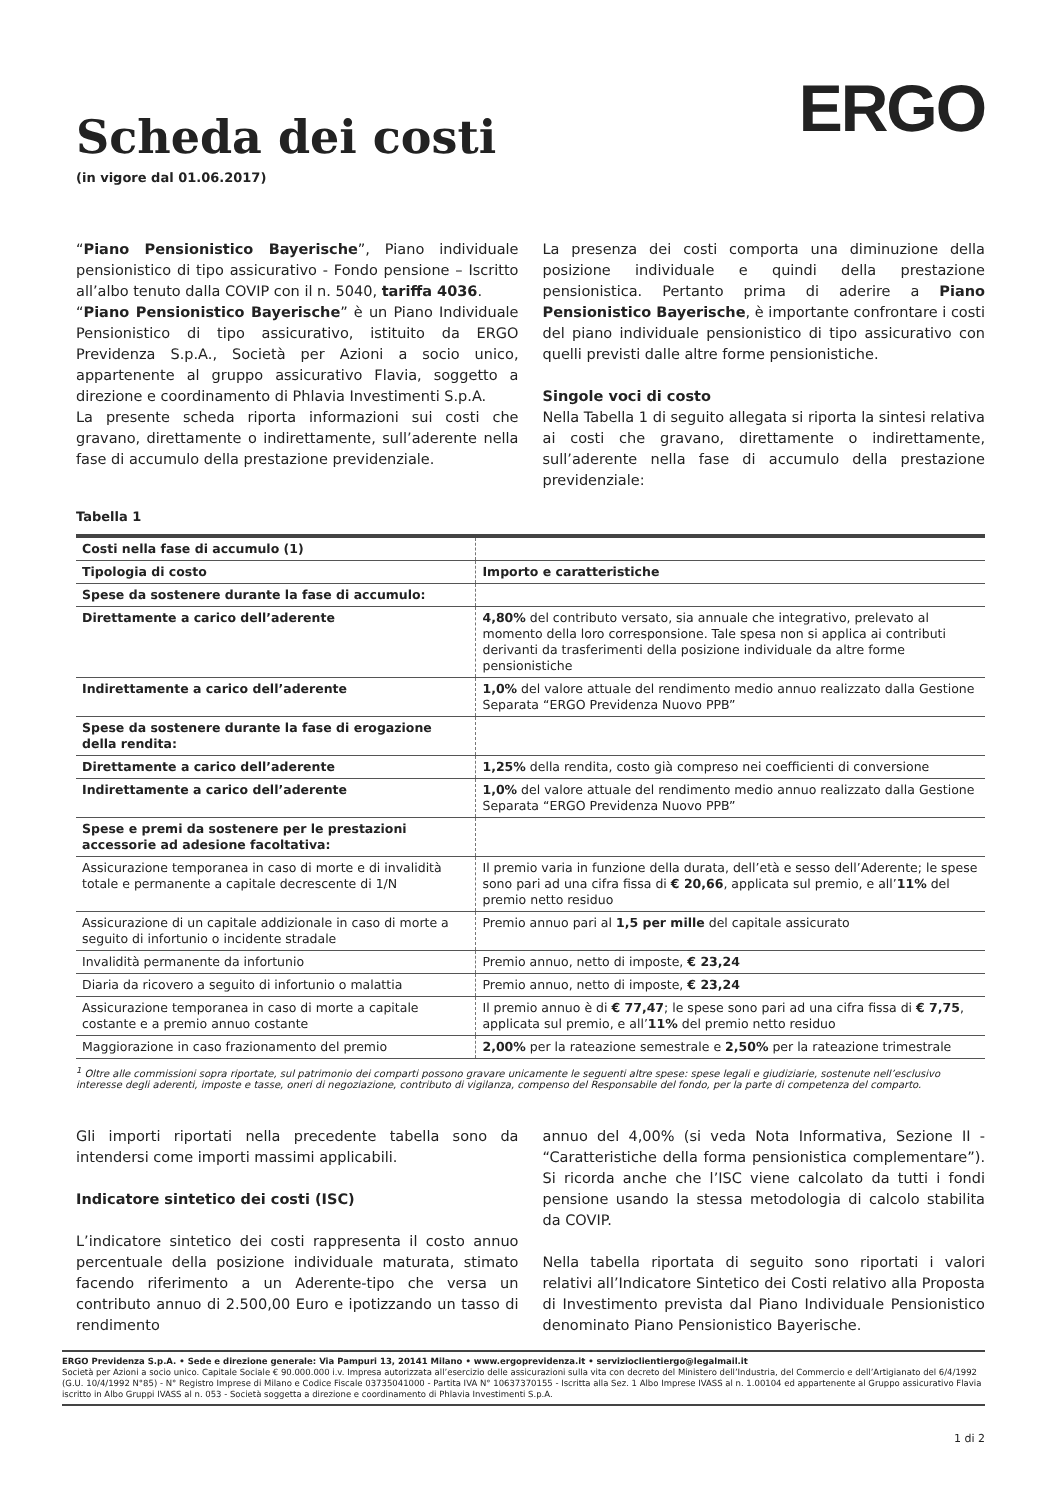Scheda dei costi
(in vigore dal 01.06.2017)
ERGO
“Piano Pensionistico Bayerische”, Piano individuale pensionistico di tipo assicurativo - Fondo pensione – Iscritto all’albo tenuto dalla COVIP con il n. 5040, tariffa 4036.
“Piano Pensionistico Bayerische” è un Piano Individuale Pensionistico di tipo assicurativo, istituito da ERGO Previdenza S.p.A., Società per Azioni a socio unico, appartenente al gruppo assicurativo Flavia, soggetto a direzione e coordinamento di Phlavia Investimenti S.p.A.
La presente scheda riporta informazioni sui costi che gravano, direttamente o indirettamente, sull’aderente nella fase di accumulo della prestazione previdenziale.
La presenza dei costi comporta una diminuzione della posizione individuale e quindi della prestazione pensionistica. Pertanto prima di aderire a Piano Pensionistico Bayerische, è importante confrontare i costi del piano individuale pensionistico di tipo assicurativo con quelli previsti dalle altre forme pensionistiche.
Singole voci di costo
Nella Tabella 1 di seguito allegata si riporta la sintesi relativa ai costi che gravano, direttamente o indirettamente, sull’aderente nella fase di accumulo della prestazione previdenziale:
Tabella 1
| Costi nella fase di accumulo (1) | |
| Tipologia di costo | Importo e caratteristiche |
| Spese da sostenere durante la fase di accumulo: | |
| Direttamente a carico dell’aderente | 4,80% del contributo versato, sia annuale che integrativo, prelevato al momento della loro corresponsione. Tale spesa non si applica ai contributi derivanti da trasferimenti della posizione individuale da altre forme pensionistiche |
| Indirettamente a carico dell’aderente | 1,0% del valore attuale del rendimento medio annuo realizzato dalla Gestione Separata “ERGO Previdenza Nuovo PPB” |
| Spese da sostenere durante la fase di erogazione della rendita: | |
| Direttamente a carico dell’aderente | 1,25% della rendita, costo già compreso nei coefficienti di conversione |
| Indirettamente a carico dell’aderente | 1,0% del valore attuale del rendimento medio annuo realizzato dalla Gestione Separata “ERGO Previdenza Nuovo PPB” |
| Spese e premi da sostenere per le prestazioni accessorie ad adesione facoltativa: | |
| Assicurazione temporanea in caso di morte e di invalidità totale e permanente a capitale decrescente di 1/N | Il premio varia in funzione della durata, dell’età e sesso dell’Aderente; le spese sono pari ad una cifra fissa di € 20,66 , applicata sul premio, e all’ 11% del premio netto residuo |
| Assicurazione di un capitale addizionale in caso di morte a seguito di infortunio o incidente stradale | Premio annuo pari al 1,5 per mille del capitale assicurato |
| Invalidità permanente da infortunio | Premio annuo, netto di imposte, € 23,24 |
| Diaria da ricovero a seguito di infortunio o malattia | Premio annuo, netto di imposte, € 23,24 |
| Assicurazione temporanea in caso di morte a capitale costante e a premio annuo costante | Il premio annuo è di € 77,47 ; le spese sono pari ad una cifra fissa di € 7,75 , applicata sul premio, e all’ 11% del premio netto residuo |
| Maggiorazione in caso frazionamento del premio | 2,00% per la rateazione semestrale e 2,50% per la rateazione trimestrale |
<sup>1</sup> Oltre alle commissioni sopra riportate, sul patrimonio dei comparti possono gravare unicamente le seguenti altre spese: spese legali e giudiziarie, sostenute nell’esclusivo interesse degli aderenti, imposte e tasse, oneri di negoziazione, contributo di vigilanza, compenso del Responsabile del fondo, per la parte di competenza del comparto.
Gli importi riportati nella precedente tabella sono da intendersi come importi massimi applicabili.
Indicatore sintetico dei costi (ISC)
L’indicatore sintetico dei costi rappresenta il costo annuo percentuale della posizione individuale maturata, stimato facendo riferimento a un Aderente-tipo che versa un contributo annuo di 2.500,00 Euro e ipotizzando un tasso di rendimento
annuo del 4,00% (si veda Nota Informativa, Sezione II - “Caratteristiche della forma pensionistica complementare”). Si ricorda anche che l’ISC viene calcolato da tutti i fondi pensione usando la stessa metodologia di calcolo stabilita da COVIP.
Nella tabella riportata di seguito sono riportati i valori relativi all’Indicatore Sintetico dei Costi relativo alla Proposta di Investimento prevista dal Piano Individuale Pensionistico denominato Piano Pensionistico Bayerische.
ERGO Previdenza S.p.A. • Sede e direzione generale: Via Pampuri 13, 20141 Milano • www.ergoprevidenza.it • servizioclientiergo@legalmail.it
Società per Azioni a socio unico. Capitale Sociale € 90.000.000 i.v. Impresa autorizzata all’esercizio delle assicurazioni sulla vita con decreto del Ministero dell’Industria, del Commercio e dell’Artigianato del 6/4/1992 (G.U. 10/4/1992 N°85) - N° Registro Imprese di Milano e Codice Fiscale 03735041000 - Partita IVA N° 10637370155 - Iscritta alla Sez. 1 Albo Imprese IVASS al n. 1.00104 ed appartenente al Gruppo assicurativo Flavia iscritto in Albo Gruppi IVASS al n. 053 - Società soggetta a direzione e coordinamento di Phlavia Investimenti S.p.A.
1 di 2